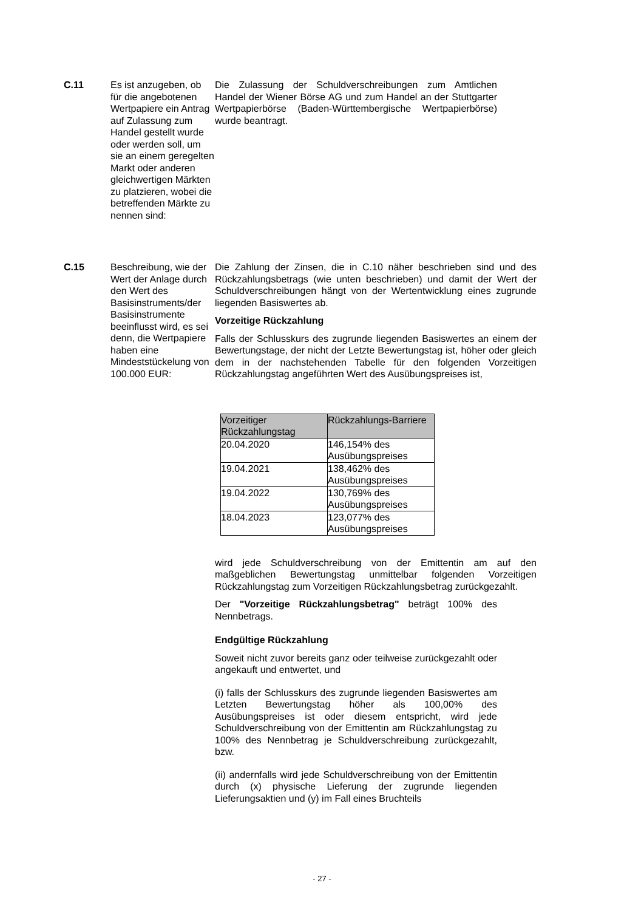C.11 Es ist anzugeben, ob für die angebotenen Wertpapiere ein Antrag auf Zulassung zum Handel gestellt wurde oder werden soll, um sie an einem geregelten Markt oder anderen gleichwertigen Märkten zu platzieren, wobei die betreffenden Märkte zu nennen sind:
Die Zulassung der Schuldverschreibungen zum Amtlichen Handel der Wiener Börse AG und zum Handel an der Stuttgarter Wertpapierbörse (Baden-Württembergische Wertpapierbörse) wurde beantragt.
C.15 Beschreibung, wie der Wert der Anlage durch den Wert des Basisinstruments/der Basisinstrumente beeinflusst wird, es sei denn, die Wertpapiere haben eine Mindeststückelung von 100.000 EUR:
Die Zahlung der Zinsen, die in C.10 näher beschrieben sind und des Rückzahlungsbetrags (wie unten beschrieben) und damit der Wert der Schuldverschreibungen hängt von der Wertentwicklung eines zugrunde liegenden Basiswertes ab.
Vorzeitige Rückzahlung
Falls der Schlusskurs des zugrunde liegenden Basiswertes an einem der Bewertungstage, der nicht der Letzte Bewertungstag ist, höher oder gleich dem in der nachstehenden Tabelle für den folgenden Vorzeitigen Rückzahlungstag angeführten Wert des Ausübungspreises ist,
| Vorzeitiger Rückzahlungstag | Rückzahlungs-Barriere |
| --- | --- |
| 20.04.2020 | 146,154% des Ausübungspreises |
| 19.04.2021 | 138,462% des Ausübungspreises |
| 19.04.2022 | 130,769% des Ausübungspreises |
| 18.04.2023 | 123,077% des Ausübungspreises |
wird jede Schuldverschreibung von der Emittentin am auf den maßgeblichen Bewertungstag unmittelbar folgenden Vorzeitigen Rückzahlungstag zum Vorzeitigen Rückzahlungsbetrag zurückgezahlt.
Der "Vorzeitige Rückzahlungsbetrag" beträgt 100% des Nennbetrags.
Endgültige Rückzahlung
Soweit nicht zuvor bereits ganz oder teilweise zurückgezahlt oder angekauft und entwertet, und
(i) falls der Schlusskurs des zugrunde liegenden Basiswertes am Letzten Bewertungstag höher als 100,00% des Ausübungspreises ist oder diesem entspricht, wird jede Schuldverschreibung von der Emittentin am Rückzahlungstag zu 100% des Nennbetrag je Schuldverschreibung zurückgezahlt, bzw.
(ii) andernfalls wird jede Schuldverschreibung von der Emittentin durch (x) physische Lieferung der zugrunde liegenden Lieferungsaktien und (y) im Fall eines Bruchteils
- 27 -